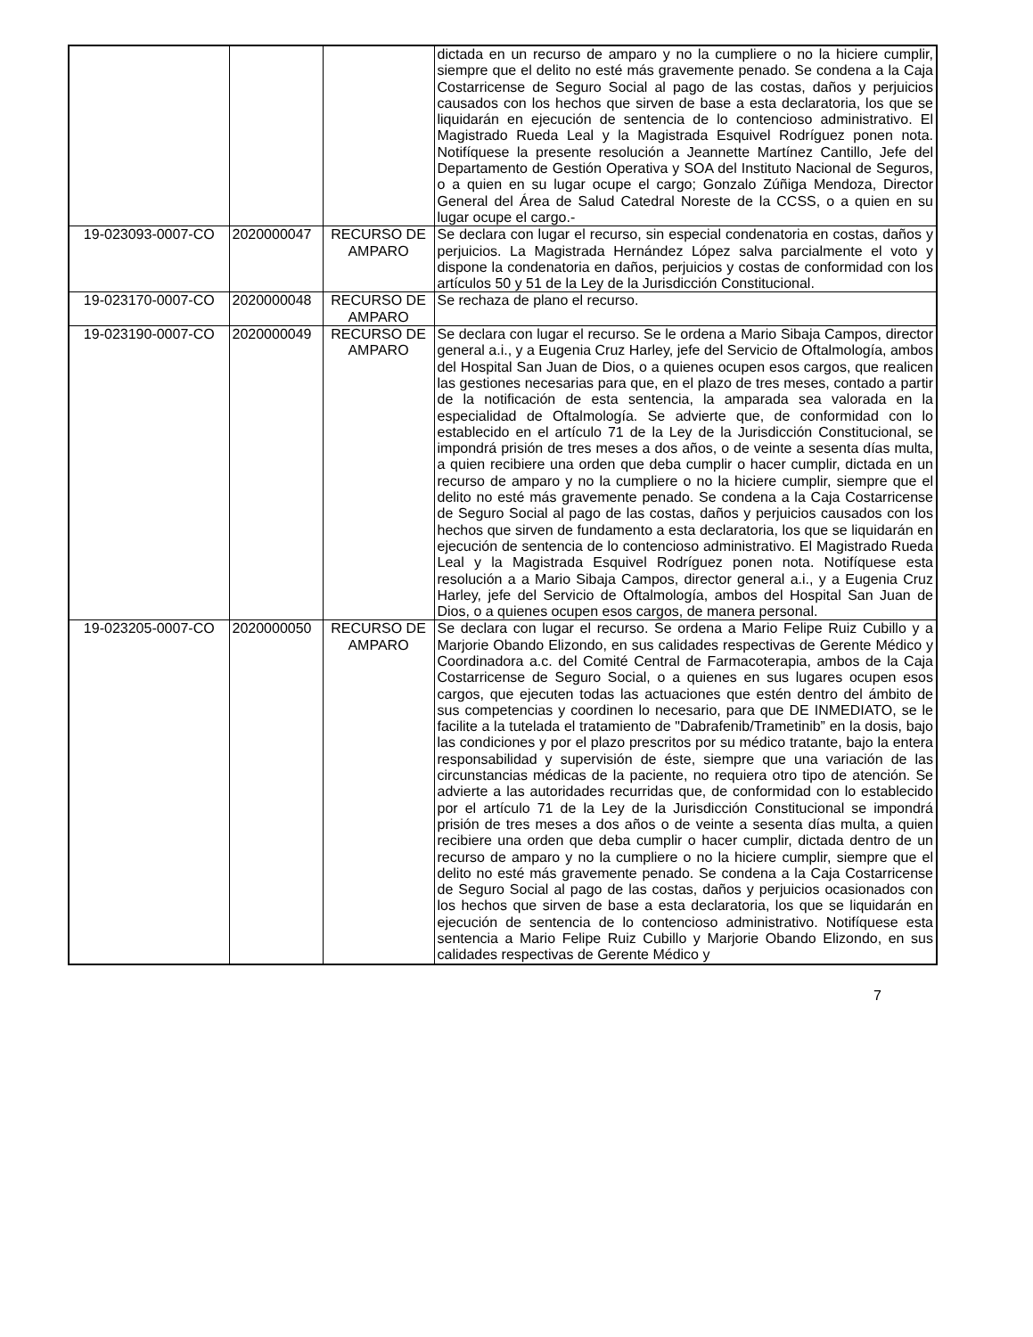| | | | dictada en un recurso de amparo y no la cumpliere o no la hiciere cumplir, siempre que el delito no esté más gravemente penado. Se condena a la Caja Costarricense de Seguro Social al pago de las costas, daños y perjuicios causados con los hechos que sirven de base a esta declaratoria, los que se liquidarán en ejecución de sentencia de lo contencioso administrativo. El Magistrado Rueda Leal y la Magistrada Esquivel Rodríguez ponen nota. Notifíquese la presente resolución a Jeannette Martínez Cantillo, Jefe del Departamento de Gestión Operativa y SOA del Instituto Nacional de Seguros, o a quien en su lugar ocupe el cargo; Gonzalo Zúñiga Mendoza, Director General del Área de Salud Catedral Noreste de la CCSS, o a quien en su lugar ocupe el cargo.- |
| 19-023093-0007-CO | 2020000047 | RECURSO DE AMPARO | Se declara con lugar el recurso, sin especial condenatoria en costas, daños y perjuicios. La Magistrada Hernández López salva parcialmente el voto y dispone la condenatoria en daños, perjuicios y costas de conformidad con los artículos 50 y 51 de la Ley de la Jurisdicción Constitucional. |
| 19-023170-0007-CO | 2020000048 | RECURSO DE AMPARO | Se rechaza de plano el recurso. |
| 19-023190-0007-CO | 2020000049 | RECURSO DE AMPARO | Se declara con lugar el recurso. Se le ordena a Mario Sibaja Campos, director general a.i., y a Eugenia Cruz Harley, jefe del Servicio de Oftalmología, ambos del Hospital San Juan de Dios, o a quienes ocupen esos cargos, que realicen las gestiones necesarias para que, en el plazo de tres meses, contado a partir de la notificación de esta sentencia, la amparada sea valorada en la especialidad de Oftalmología. Se advierte que, de conformidad con lo establecido en el artículo 71 de la Ley de la Jurisdicción Constitucional, se impondrá prisión de tres meses a dos años, o de veinte a sesenta días multa, a quien recibiere una orden que deba cumplir o hacer cumplir, dictada en un recurso de amparo y no la cumpliere o no la hiciere cumplir, siempre que el delito no esté más gravemente penado. Se condena a la Caja Costarricense de Seguro Social al pago de las costas, daños y perjuicios causados con los hechos que sirven de fundamento a esta declaratoria, los que se liquidarán en ejecución de sentencia de lo contencioso administrativo. El Magistrado Rueda Leal y la Magistrada Esquivel Rodríguez ponen nota. Notifíquese esta resolución a a Mario Sibaja Campos, director general a.i., y a Eugenia Cruz Harley, jefe del Servicio de Oftalmología, ambos del Hospital San Juan de Dios, o a quienes ocupen esos cargos, de manera personal. |
| 19-023205-0007-CO | 2020000050 | RECURSO DE AMPARO | Se declara con lugar el recurso. Se ordena a Mario Felipe Ruiz Cubillo y a Marjorie Obando Elizondo, en sus calidades respectivas de Gerente Médico y Coordinadora a.c. del Comité Central de Farmacoterapia, ambos de la Caja Costarricense de Seguro Social, o a quienes en sus lugares ocupen esos cargos, que ejecuten todas las actuaciones que estén dentro del ámbito de sus competencias y coordinen lo necesario, para que DE INMEDIATO, se le facilite a la tutelada el tratamiento de "Dabrafenib/Trametinib” en la dosis, bajo las condiciones y por el plazo prescritos por su médico tratante, bajo la entera responsabilidad y supervisión de éste, siempre que una variación de las circunstancias médicas de la paciente, no requiera otro tipo de atención. Se advierte a las autoridades recurridas que, de conformidad con lo establecido por el artículo 71 de la Ley de la Jurisdicción Constitucional se impondrá prisión de tres meses a dos años o de veinte a sesenta días multa, a quien recibiere una orden que deba cumplir o hacer cumplir, dictada dentro de un recurso de amparo y no la cumpliere o no la hiciere cumplir, siempre que el delito no esté más gravemente penado. Se condena a la Caja Costarricense de Seguro Social al pago de las costas, daños y perjuicios ocasionados con los hechos que sirven de base a esta declaratoria, los que se liquidarán en ejecución de sentencia de lo contencioso administrativo. Notifíquese esta sentencia a Mario Felipe Ruiz Cubillo y Marjorie Obando Elizondo, en sus calidades respectivas de Gerente Médico y |
7